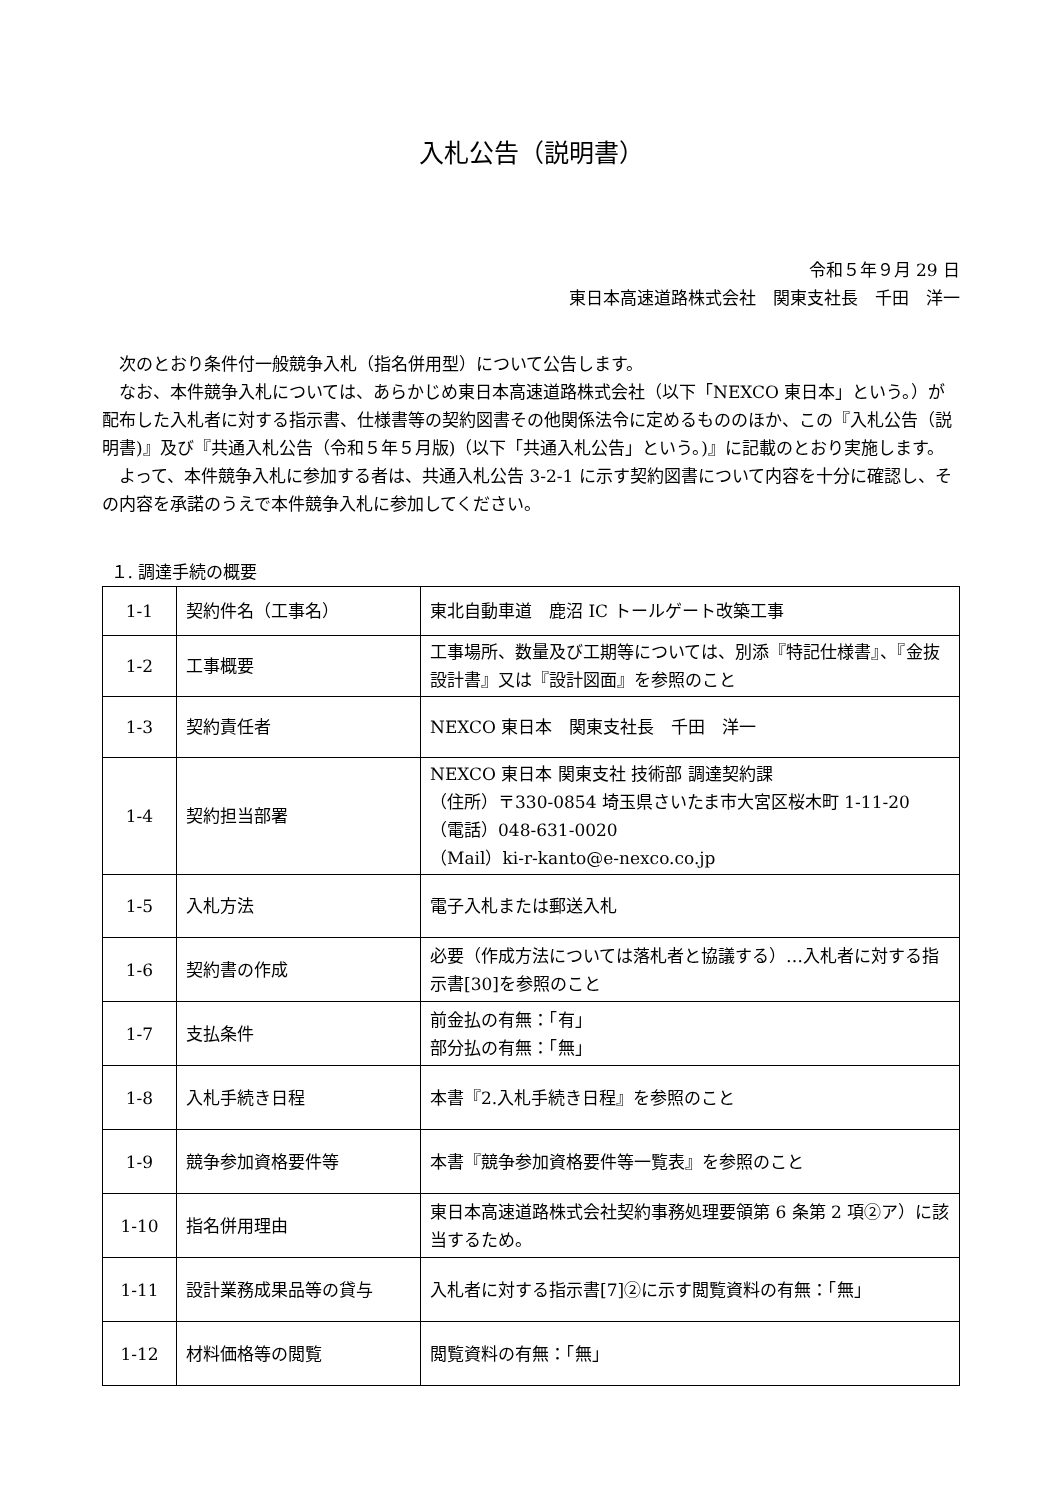入札公告（説明書）
令和５年９月 29 日
東日本高速道路株式会社　関東支社長　千田　洋一
次のとおり条件付一般競争入札（指名併用型）について公告します。
なお、本件競争入札については、あらかじめ東日本高速道路株式会社（以下「NEXCO 東日本」という。）が配布した入札者に対する指示書、仕様書等の契約図書その他関係法令に定めるもののほか、この『入札公告（説明書)』及び『共通入札公告（令和５年５月版)（以下「共通入札公告」という。)』に記載のとおり実施します。
よって、本件競争入札に参加する者は、共通入札公告 3-2-1 に示す契約図書について内容を十分に確認し、その内容を承諾のうえで本件競争入札に参加してください。
１. 調達手続の概要
| 1-1 | 契約件名（工事名） | 東北自動車道 鹿沼 IC トールゲート改築工事 |
| 1-2 | 工事概要 | 工事場所、数量及び工期等については、別添『特記仕様書』、『金抜設計書』又は『設計図面』を参照のこと |
| 1-3 | 契約責任者 | NEXCO 東日本 関東支社長 千田 洋一 |
| 1-4 | 契約担当部署 | NEXCO 東日本 関東支社 技術部 調達契約課 （住所）〒330-0854 埼玉県さいたま市大宮区桜木町 1-11-20 （電話）048-631-0020 （Mail）ki-r-kanto@e-nexco.co.jp |
| 1-5 | 入札方法 | 電子入札または郵送入札 |
| 1-6 | 契約書の作成 | 必要（作成方法については落札者と協議する）…入札者に対する指示書[30]を参照のこと |
| 1-7 | 支払条件 | 前金払の有無：「有」 部分払の有無：「無」 |
| 1-8 | 入札手続き日程 | 本書『2.入札手続き日程』を参照のこと |
| 1-9 | 競争参加資格要件等 | 本書『競争参加資格要件等一覧表』を参照のこと |
| 1-10 | 指名併用理由 | 東日本高速道路株式会社契約事務処理要領第 6 条第 2 項②ア）に該当するため。 |
| 1-11 | 設計業務成果品等の貸与 | 入札者に対する指示書[7]②に示す閲覧資料の有無：「無」 |
| 1-12 | 材料価格等の閲覧 | 閲覧資料の有無：「無」 |